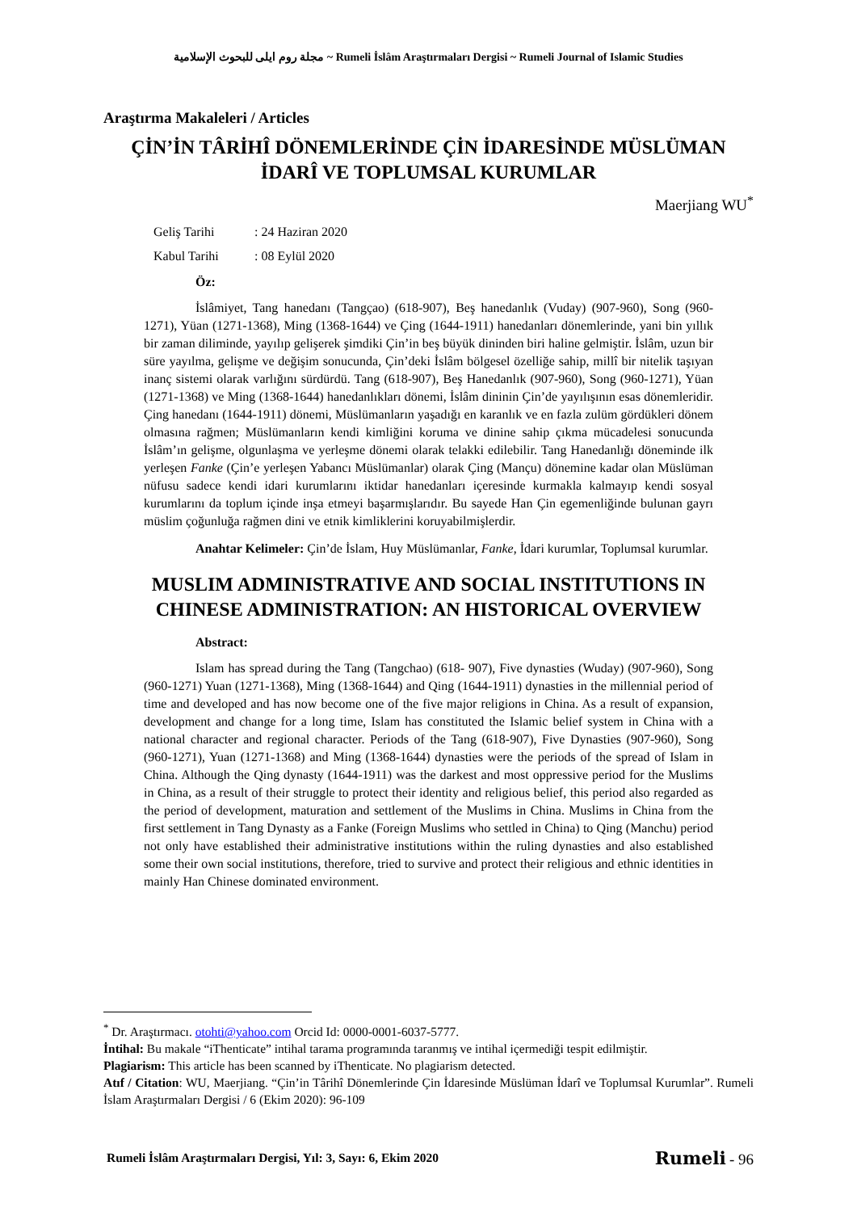مجلة روم ايلى للبحوث الإسلامية ~ Rumeli İslâm Araştırmaları Dergisi ~ Rumeli Journal of Islamic Studies
Araştırma Makaleleri / Articles
ÇİN’İN TÂRİHÎ DÖNEMLERİNDE ÇİN İDARESİNDE MÜSLÜMAN İDARÎ VE TOPLUMSAL KURUMLAR
Maerjiang WU<sup>*</sup>
Geliş Tarihi: 24 Haziran 2020
Kabul Tarihi: 08 Eylül 2020
Öz:
İslâmiyet, Tang hanedanı (Tangçao) (618-907), Beş hanedanlık (Vuday) (907-960), Song (960-1271), Yüan (1271-1368), Ming (1368-1644) ve Çing (1644-1911) hanedanları dönemlerinde, yani bin yıllık bir zaman diliminde, yayılıp gelişerek şimdiki Çin’in beş büyük dininden biri haline gelmiştir. İslâm, uzun bir süre yayılma, gelişme ve değişim sonucunda, Çin’deki İslâm bölgesel özelliğe sahip, millî bir nitelik taşıyan inanç sistemi olarak varlığını sürdürdü. Tang (618-907), Beş Hanedanlık (907-960), Song (960-1271), Yüan (1271-1368) ve Ming (1368-1644) hanedanlıkları dönemi, İslâm dininin Çin’de yayılışının esas dönemleridir. Çing hanedanı (1644-1911) dönemi, Müslümanların yaşadığı en karanlık ve en fazla zulüm gördükleri dönem olmasına rağmen; Müslümanların kendi kimliğini koruma ve dinine sahip çıkma mücadelesi sonucunda İslâm’ın gelişme, olgunlaşma ve yerleşme dönemi olarak telakki edilebilir. Tang Hanedanlığı döneminde ilk yerleşen Fanke (Çin’e yerleşen Yabancı Müslümanlar) olarak Çing (Mançu) dönemine kadar olan Müslüman nüfusu sadece kendi idari kurumlarını iktidar hanedanları içeresinde kurmakla kalmayıp kendi sosyal kurumlarını da toplum içinde inşa etmeyi başarmışlarıdır. Bu sayede Han Çin egemenliğinde bulunan gayrı müslim çoğunluğa rağmen dini ve etnik kimliklerini koruyabilmişlerdir.
Anahtar Kelimeler: Çin’de İslam, Huy Müslümanlar, Fanke, İdari kurumlar, Toplumsal kurumlar.
MUSLIM ADMINISTRATIVE AND SOCIAL INSTITUTIONS IN CHINESE ADMINISTRATION: AN HISTORICAL OVERVIEW
Abstract:
Islam has spread during the Tang (Tangchao) (618- 907), Five dynasties (Wuday) (907-960), Song (960-1271) Yuan (1271-1368), Ming (1368-1644) and Qing (1644-1911) dynasties in the millennial period of time and developed and has now become one of the five major religions in China. As a result of expansion, development and change for a long time, Islam has constituted the Islamic belief system in China with a national character and regional character. Periods of the Tang (618-907), Five Dynasties (907-960), Song (960-1271), Yuan (1271-1368) and Ming (1368-1644) dynasties were the periods of the spread of Islam in China. Although the Qing dynasty (1644-1911) was the darkest and most oppressive period for the Muslims in China, as a result of their struggle to protect their identity and religious belief, this period also regarded as the period of development, maturation and settlement of the Muslims in China. Muslims in China from the first settlement in Tang Dynasty as a Fanke (Foreign Muslims who settled in China) to Qing (Manchu) period not only have established their administrative institutions within the ruling dynasties and also established some their own social institutions, therefore, tried to survive and protect their religious and ethnic identities in mainly Han Chinese dominated environment.
<sup>*</sup> Dr. Araştırmacı. otohti@yahoo.com Orcid Id: 0000-0001-6037-5777.
İntihal: Bu makale “iThenticate” intihal tarama programında taranmış ve intihal içermediği tespit edilmiştir.
Plagiarism: This article has been scanned by iThenticate. No plagiarism detected.
Atıf / Citation: WU, Maerjiang. “Çin’in Târihî Dönemlerinde Çin İdaresinde Müslüman İdarî ve Toplumsal Kurumlar”. Rumeli İslam Araştırmaları Dergisi / 6 (Ekim 2020): 96-109
Rumeli İslâm Araştırmaları Dergisi, Yıl: 3, Sayı: 6, Ekim 2020 Rumeli - 96